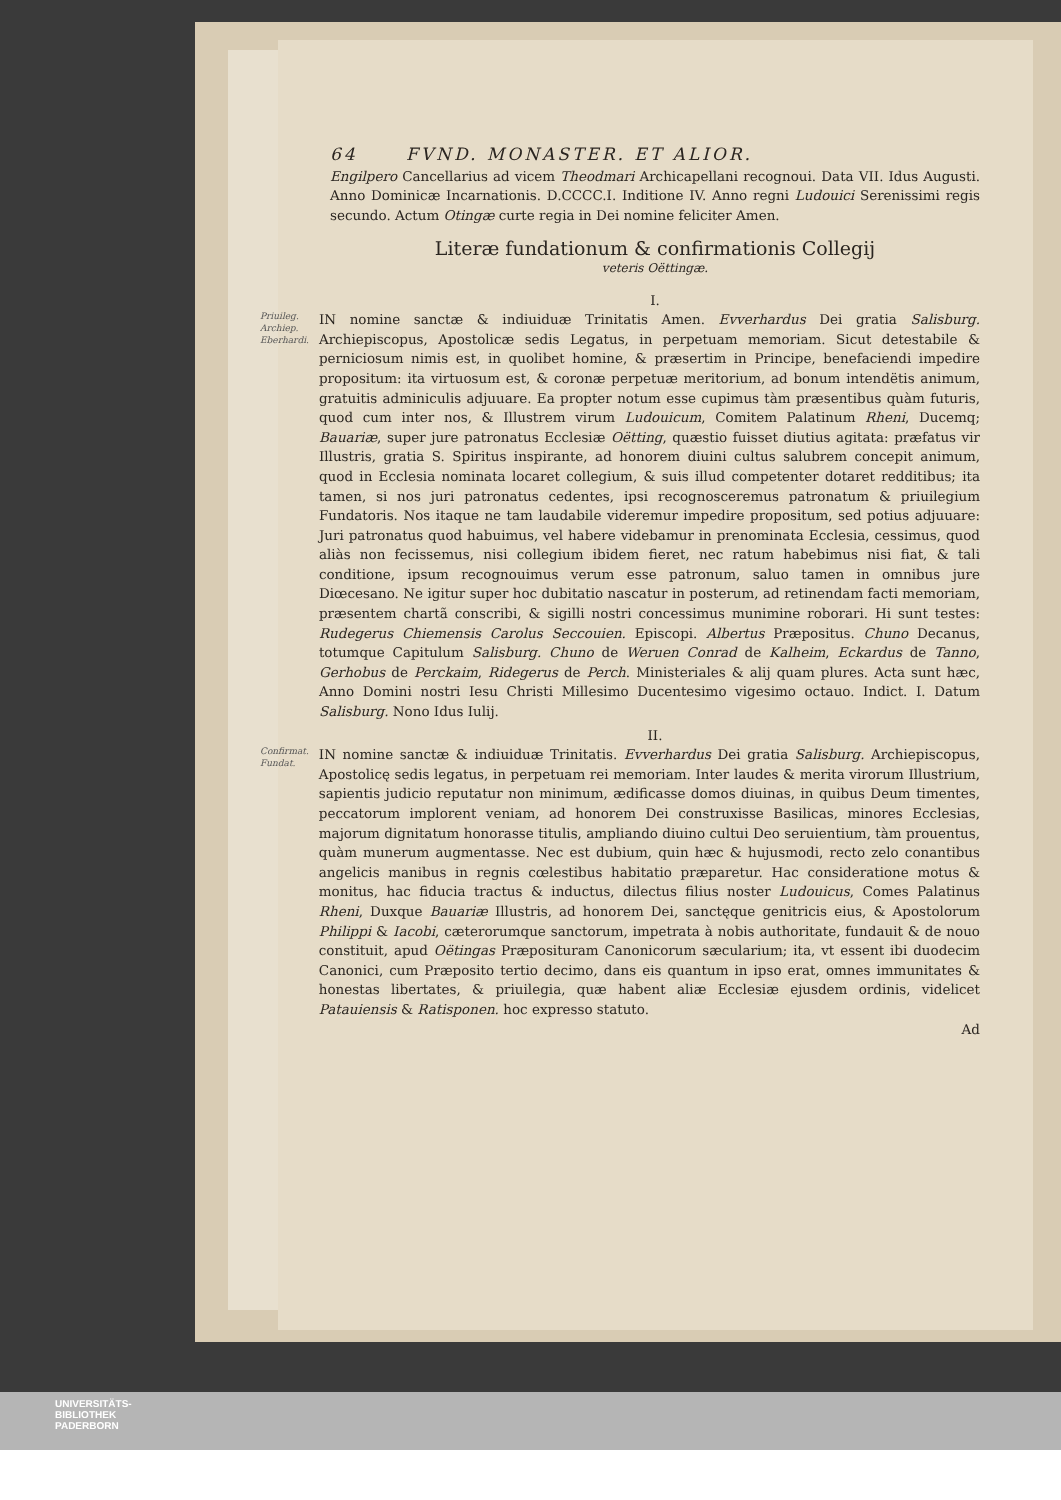64 FVND. MONASTER. ET ALIOR.
Engilpero Cancellarius ad vicem Theodmari Archicapellani recognoui. Data VII. Idus Augusti. Anno Dominicæ Incarnationis. D.CCCC.I. Inditione IV. Anno regni Ludouici Serenissimi regis secundo. Actum Otingæ curte regia in Dei nomine feliciter Amen.
Literæ fundationum & confirmationis Collegij
veteris Oëttingæ.
I.
Priuileg. Archiep. Eberhardi.
IN nomine sanctæ & indiuiduæ Trinitatis Amen. Evverhardus Dei gratia Salisburg. Archiepiscopus, Apostolicæ sedis Legatus, in perpetuam memoriam. Sicut detestabile & perniciosum nimis est, in quolibet homine, & præsertim in Principe, benefaciendi impedire propositum: ita virtuosum est, & coronæ perpetuæ meritorium, ad bonum intendëtis animum, gratuitis adminiculis adjuuare. Ea propter notum esse cupimus tàm præsentibus quàm futuris, quod cum inter nos, & Illustrem virum Ludouicum, Comitem Palatinum Rheni, Ducemq; Bauariæ, super jure patronatus Ecclesiæ Oëtting, quæstio fuisset diutius agitata: præfatus vir Illustris, gratia S. Spiritus inspirante, ad honorem diuini cultus salubrem concepit animum, quod in Ecclesia nominata locaret collegium, & suis illud competenter dotaret redditibus; ita tamen, si nos juri patronatus cedentes, ipsi recognosceremus patronatum & priuilegium Fundatoris. Nos itaque ne tam laudabile videremur impedire propositum, sed potius adjuuare: Juri patronatus quod habuimus, vel habere videbamur in prenominata Ecclesia, cessimus, quod aliàs non fecissemus, nisi collegium ibidem fieret, nec ratum habebimus nisi fiat, & tali conditione, ipsum recognouimus verum esse patronum, saluo tamen in omnibus jure Diœcesano. Ne igitur super hoc dubitatio nascatur in posterum, ad retinendam facti memoriam, præsentem chartã conscribi, & sigilli nostri concessimus munimine roborari. Hi sunt testes: Rudegerus Chiemensis Carolus Seccouien. Episcopi. Albertus Præpositus. Chuno Decanus, totumque Capitulum Salisburg. Chuno de Weruen Conrad de Kalheim, Eckardus de Tanno, Gerhobus de Perckaim, Ridegerus de Perch. Ministeriales & alij quam plures. Acta sunt hæc, Anno Domini nostri Iesu Christi Millesimo Ducentesimo vigesimo octauo. Indict. I. Datum Salisburg. Nono Idus Iulij.
II.
Confirmat. Fundat.
IN nomine sanctæ & indiuiduæ Trinitatis. Evverhardus Dei gratia Salisburg. Archiepiscopus, Apostolicę sedis legatus, in perpetuam rei memoriam. Inter laudes & merita virorum Illustrium, sapientis judicio reputatur non minimum, ædificasse domos diuinas, in quibus Deum timentes, peccatorum implorent veniam, ad honorem Dei construxisse Basilicas, minores Ecclesias, majorum dignitatum honorasse titulis, ampliando diuino cultui Deo seruientium, tàm prouentus, quàm munerum augmentasse. Nec est dubium, quin hæc & hujusmodi, recto zelo conantibus angelicis manibus in regnis cœlestibus habitatio præparetur. Hac consideratione motus & monitus, hac fiducia tractus & inductus, dilectus filius noster Ludouicus, Comes Palatinus Rheni, Duxque Bauariæ Illustris, ad honorem Dei, sanctęque genitricis eius, & Apostolorum Philippi & Iacobi, cæterorumque sanctorum, impetrata à nobis authoritate, fundauit & de nouo constituit, apud Oëtingas Præposituram Canonicorum sæcularium; ita, vt essent ibi duodecim Canonici, cum Præposito tertio decimo, dans eis quantum in ipso erat, omnes immunitates & honestas libertates, & priuilegia, quæ habent aliæ Ecclesiæ ejusdem ordinis, videlicet Patauiensis & Ratisponen. hoc expresso statuto.
Ad
UNIVERSITÄTS-
BIBLIOTHEK
PADERBORN